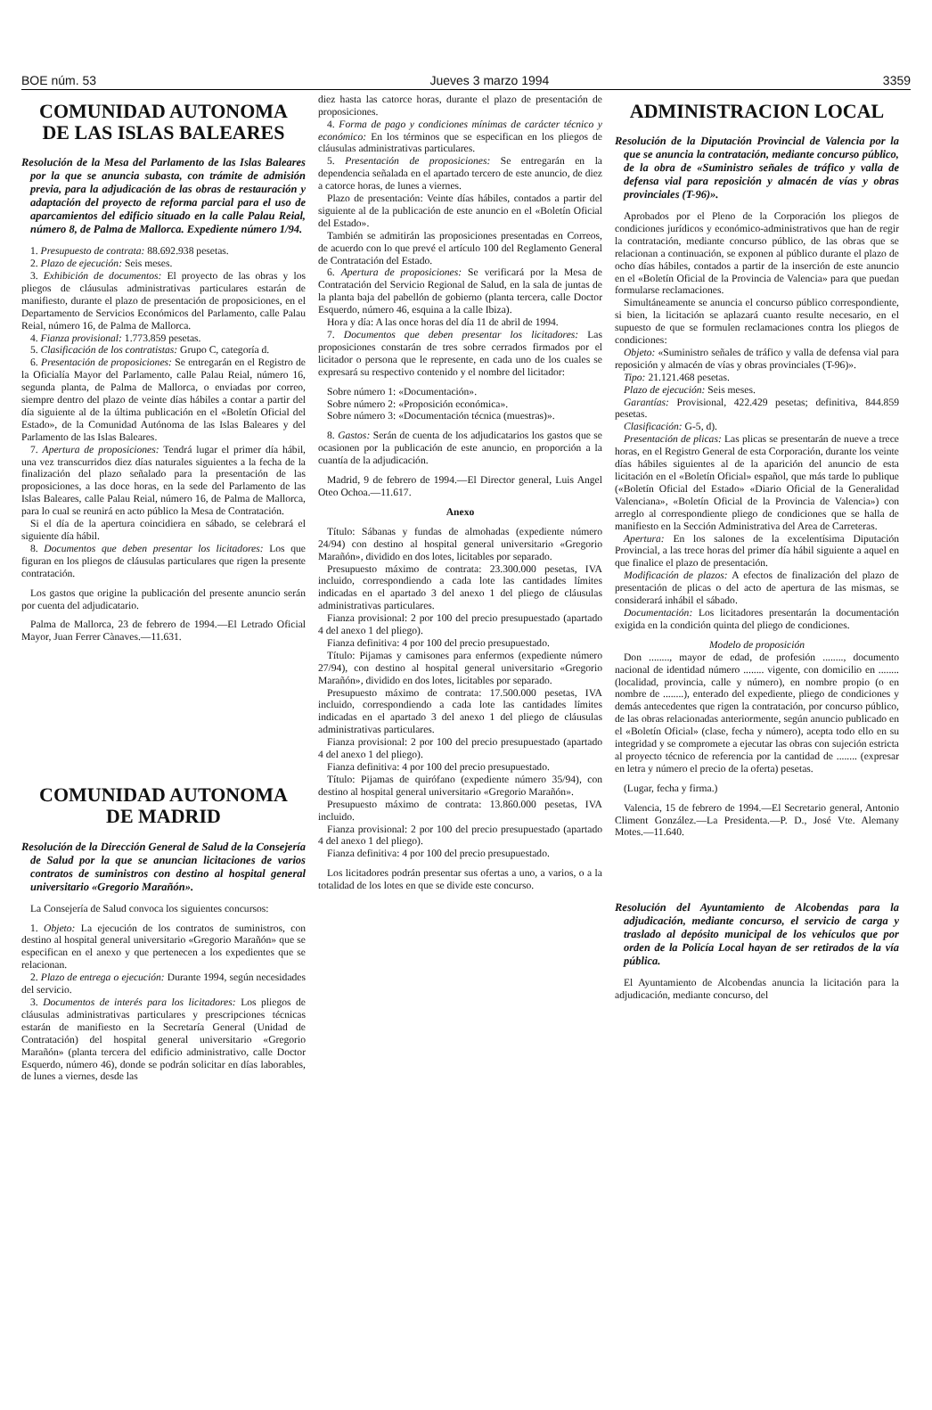BOE núm. 53 Jueves 3 marzo 1994 3359
COMUNIDAD AUTONOMA
DE LAS ISLAS BALEARES
Resolución de la Mesa del Parlamento de las Islas Baleares por la que se anuncia subasta, con trámite de admisión previa, para la adjudicación de las obras de restauración y adaptación del proyecto de reforma parcial para el uso de aparcamientos del edificio situado en la calle Palau Reial, número 8, de Palma de Mallorca. Expediente número 1/94.
1. Presupuesto de contrata: 88.692.938 pesetas.
2. Plazo de ejecución: Seis meses.
3. Exhibición de documentos: El proyecto de las obras y los pliegos de cláusulas administrativas particulares estarán de manifiesto, durante el plazo de presentación de proposiciones, en el Departamento de Servicios Económicos del Parlamento, calle Palau Reial, número 16, de Palma de Mallorca.
4. Fianza provisional: 1.773.859 pesetas.
5. Clasificación de los contratistas: Grupo C, categoría d.
6. Presentación de proposiciones: Se entregarán en el Registro de la Oficialía Mayor del Parlamento, calle Palau Reial, número 16, segunda planta, de Palma de Mallorca, o enviadas por correo, siempre dentro del plazo de veinte días hábiles a contar a partir del día siguiente al de la última publicación en el «Boletín Oficial del Estado», de la Comunidad Autónoma de las Islas Baleares y del Parlamento de las Islas Baleares.
7. Apertura de proposiciones: Tendrá lugar el primer día hábil, una vez transcurridos diez días naturales siguientes a la fecha de la finalización del plazo señalado para la presentación de las proposiciones, a las doce horas, en la sede del Parlamento de las Islas Baleares, calle Palau Reial, número 16, de Palma de Mallorca, para lo cual se reunirá en acto público la Mesa de Contratación.
Si el día de la apertura coincidiera en sábado, se celebrará el siguiente día hábil.
8. Documentos que deben presentar los licitadores: Los que figuran en los pliegos de cláusulas particulares que rigen la presente contratación.
Los gastos que origine la publicación del presente anuncio serán por cuenta del adjudicatario.
Palma de Mallorca, 23 de febrero de 1994.—El Letrado Oficial Mayor, Juan Ferrer Cànaves.—11.631.
COMUNIDAD AUTONOMA
DE MADRID
Resolución de la Dirección General de Salud de la Consejería de Salud por la que se anuncian licitaciones de varios contratos de suministros con destino al hospital general universitario «Gregorio Marañón».
La Consejería de Salud convoca los siguientes concursos:
1. Objeto: La ejecución de los contratos de suministros, con destino al hospital general universitario «Gregorio Marañón» que se especifican en el anexo y que pertenecen a los expedientes que se relacionan.
2. Plazo de entrega o ejecución: Durante 1994, según necesidades del servicio.
3. Documentos de interés para los licitadores: Los pliegos de cláusulas administrativas particulares y prescripciones técnicas estarán de manifiesto en la Secretaría General (Unidad de Contratación) del hospital general universitario «Gregorio Marañón» (planta tercera del edificio administrativo, calle Doctor Esquerdo, número 46), donde se podrán solicitar en días laborables, de lunes a viernes, desde las
diez hasta las catorce horas, durante el plazo de presentación de proposiciones.
4. Forma de pago y condiciones mínimas de carácter técnico y económico: En los términos que se especifican en los pliegos de cláusulas administrativas particulares.
5. Presentación de proposiciones: Se entregarán en la dependencia señalada en el apartado tercero de este anuncio, de diez a catorce horas, de lunes a viernes.
Plazo de presentación: Veinte días hábiles, contados a partir del siguiente al de la publicación de este anuncio en el «Boletín Oficial del Estado».
También se admitirán las proposiciones presentadas en Correos, de acuerdo con lo que prevé el artículo 100 del Reglamento General de Contratación del Estado.
6. Apertura de proposiciones: Se verificará por la Mesa de Contratación del Servicio Regional de Salud, en la sala de juntas de la planta baja del pabellón de gobierno (planta tercera, calle Doctor Esquerdo, número 46, esquina a la calle Ibiza).
Hora y día: A las once horas del día 11 de abril de 1994.
7. Documentos que deben presentar los licitadores: Las proposiciones constarán de tres sobre cerrados firmados por el licitador o persona que le represente, en cada uno de los cuales se expresará su respectivo contenido y el nombre del licitador:
Sobre número 1: «Documentación».
Sobre número 2: «Proposición económica».
Sobre número 3: «Documentación técnica (muestras)».
8. Gastos: Serán de cuenta de los adjudicatarios los gastos que se ocasionen por la publicación de este anuncio, en proporción a la cuantía de la adjudicación.
Madrid, 9 de febrero de 1994.—El Director general, Luis Angel Oteo Ochoa.—11.617.
Anexo
Título: Sábanas y fundas de almohadas (expediente número 24/94) con destino al hospital general universitario «Gregorio Marañón», dividido en dos lotes, licitables por separado.
Presupuesto máximo de contrata: 23.300.000 pesetas, IVA incluido, correspondiendo a cada lote las cantidades límites indicadas en el apartado 3 del anexo 1 del pliego de cláusulas administrativas particulares.
Fianza provisional: 2 por 100 del precio presupuestado (apartado 4 del anexo 1 del pliego).
Fianza definitiva: 4 por 100 del precio presupuestado.
Título: Pijamas y camisones para enfermos (expediente número 27/94), con destino al hospital general universitario «Gregorio Marañón», dividido en dos lotes, licitables por separado.
Presupuesto máximo de contrata: 17.500.000 pesetas, IVA incluido, correspondiendo a cada lote las cantidades límites indicadas en el apartado 3 del anexo 1 del pliego de cláusulas administrativas particulares.
Fianza provisional: 2 por 100 del precio presupuestado (apartado 4 del anexo 1 del pliego).
Fianza definitiva: 4 por 100 del precio presupuestado.
Título: Pijamas de quirófano (expediente número 35/94), con destino al hospital general universitario «Gregorio Marañón».
Presupuesto máximo de contrata: 13.860.000 pesetas, IVA incluido.
Fianza provisional: 2 por 100 del precio presupuestado (apartado 4 del anexo 1 del pliego).
Fianza definitiva: 4 por 100 del precio presupuestado.
Los licitadores podrán presentar sus ofertas a uno, a varios, o a la totalidad de los lotes en que se divide este concurso.
ADMINISTRACION LOCAL
Resolución de la Diputación Provincial de Valencia por la que se anuncia la contratación, mediante concurso público, de la obra de «Suministro señales de tráfico y valla de defensa vial para reposición y almacén de vías y obras provinciales (T-96)».
Aprobados por el Pleno de la Corporación los pliegos de condiciones jurídicos y económico-administrativos que han de regir la contratación, mediante concurso público, de las obras que se relacionan a continuación, se exponen al público durante el plazo de ocho días hábiles, contados a partir de la inserción de este anuncio en el «Boletín Oficial de la Provincia de Valencia» para que puedan formularse reclamaciones.
Simultáneamente se anuncia el concurso público correspondiente, si bien, la licitación se aplazará cuanto resulte necesario, en el supuesto de que se formulen reclamaciones contra los pliegos de condiciones:
Objeto: «Suministro señales de tráfico y valla de defensa vial para reposición y almacén de vías y obras provinciales (T-96)».
Tipo: 21.121.468 pesetas.
Plazo de ejecución: Seis meses.
Garantías: Provisional, 422.429 pesetas; definitiva, 844.859 pesetas.
Clasificación: G-5, d).
Presentación de plicas: Las plicas se presentarán de nueve a trece horas, en el Registro General de esta Corporación, durante los veinte días hábiles siguientes al de la aparición del anuncio de esta licitación en el «Boletín Oficial» español, que más tarde lo publique («Boletín Oficial del Estado» «Diario Oficial de la Generalidad Valenciana», «Boletín Oficial de la Provincia de Valencia») con arreglo al correspondiente pliego de condiciones que se halla de manifiesto en la Sección Administrativa del Area de Carreteras.
Apertura: En los salones de la excelentísima Diputación Provincial, a las trece horas del primer día hábil siguiente a aquel en que finalice el plazo de presentación.
Modificación de plazos: A efectos de finalización del plazo de presentación de plicas o del acto de apertura de las mismas, se considerará inhábil el sábado.
Documentación: Los licitadores presentarán la documentación exigida en la condición quinta del pliego de condiciones.
Modelo de proposición
Don ........, mayor de edad, de profesión ........, documento nacional de identidad número ........ vigente, con domicilio en ........ (localidad, provincia, calle y número), en nombre propio (o en nombre de ........), enterado del expediente, pliego de condiciones y demás antecedentes que rigen la contratación, por concurso público, de las obras relacionadas anteriormente, según anuncio publicado en el «Boletín Oficial» (clase, fecha y número), acepta todo ello en su integridad y se compromete a ejecutar las obras con sujeción estricta al proyecto técnico de referencia por la cantidad de ........ (expresar en letra y número el precio de la oferta) pesetas.
(Lugar, fecha y firma.)
Valencia, 15 de febrero de 1994.—El Secretario general, Antonio Climent González.—La Presidenta.—P. D., José Vte. Alemany Motes.—11.640.
Resolución del Ayuntamiento de Alcobendas para la adjudicación, mediante concurso, el servicio de carga y traslado al depósito municipal de los vehículos que por orden de la Policía Local hayan de ser retirados de la vía pública.
El Ayuntamiento de Alcobendas anuncia la licitación para la adjudicación, mediante concurso, del